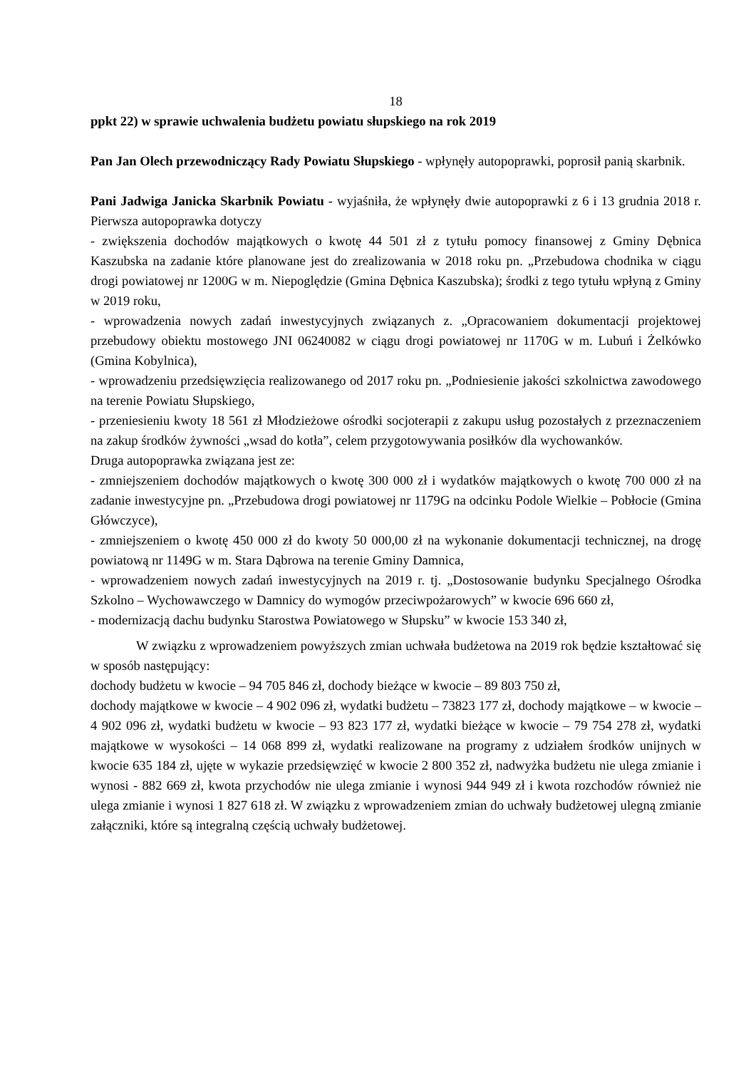18
ppkt 22) w sprawie uchwalenia budżetu powiatu słupskiego na rok 2019
Pan Jan Olech przewodniczący Rady Powiatu Słupskiego - wpłynęły autopoprawki, poprosił panią skarbnik.
Pani Jadwiga Janicka Skarbnik Powiatu - wyjaśniła, że wpłynęły dwie autopoprawki z 6 i 13 grudnia 2018 r. Pierwsza autopoprawka dotyczy
- zwiększenia dochodów majątkowych o kwotę 44 501 zł z tytułu pomocy finansowej z Gminy Dębnica Kaszubska na zadanie które planowane jest do zrealizowania w 2018 roku pn. „Przebudowa chodnika w ciągu drogi powiatowej nr 1200G w m. Niepoględzie (Gmina Dębnica Kaszubska); środki z tego tytułu wpłyną z Gminy w 2019 roku,
- wprowadzenia nowych zadań inwestycyjnych związanych z. „Opracowaniem dokumentacji projektowej przebudowy obiektu mostowego JNI 06240082 w ciągu drogi powiatowej nr 1170G w m. Lubuń i Żelkówko (Gmina Kobylnica),
- wprowadzeniu przedsięwzięcia realizowanego od 2017 roku pn. „Podniesienie jakości szkolnictwa zawodowego na terenie Powiatu Słupskiego,
- przeniesieniu kwoty 18 561 zł Młodzieżowe ośrodki socjoterapii z zakupu usług pozostałych z przeznaczeniem na zakup środków żywności „wsad do kotła”, celem przygotowywania posiłków dla wychowanków.
Druga autopoprawka związana jest ze:
- zmniejszeniem dochodów majątkowych o kwotę 300 000 zł i wydatków majątkowych o kwotę 700 000 zł na zadanie inwestycyjne pn. „Przebudowa drogi powiatowej nr 1179G na odcinku Podole Wielkie – Pobłocie (Gmina Główczyce),
- zmniejszeniem o kwotę 450 000 zł do kwoty 50 000,00 zł na wykonanie dokumentacji technicznej, na drogę powiatową nr 1149G w m. Stara Dąbrowa na terenie Gminy Damnica,
- wprowadzeniem nowych zadań inwestycyjnych na 2019 r. tj. „Dostosowanie budynku Specjalnego Ośrodka Szkolno – Wychowawczego w Damnicy do wymogów przeciwpożarowych” w kwocie 696 660 zł,
- modernizacją dachu budynku Starostwa Powiatowego w Słupsku” w kwocie 153 340 zł,
W związku z wprowadzeniem powyższych zmian uchwała budżetowa na 2019 rok będzie kształtować się w sposób następujący:
dochody budżetu w kwocie – 94 705 846 zł, dochody bieżące w kwocie – 89 803 750 zł,
dochody majątkowe w kwocie – 4 902 096 zł, wydatki budżetu – 73823 177 zł, dochody majątkowe – w kwocie – 4 902 096 zł, wydatki budżetu w kwocie – 93 823 177 zł, wydatki bieżące w kwocie – 79 754 278 zł, wydatki majątkowe w wysokości – 14 068 899 zł, wydatki realizowane na programy z udziałem środków unijnych w kwocie 635 184 zł, ujęte w wykazie przedsięwzięć w kwocie 2 800 352 zł, nadwyżka budżetu nie ulega zmianie i wynosi - 882 669 zł, kwota przychodów nie ulega zmianie i wynosi 944 949 zł i kwota rozchodów również nie ulega zmianie i wynosi 1 827 618 zł. W związku z wprowadzeniem zmian do uchwały budżetowej ulegną zmianie załączniki, które są integralną częścią uchwały budżetowej.